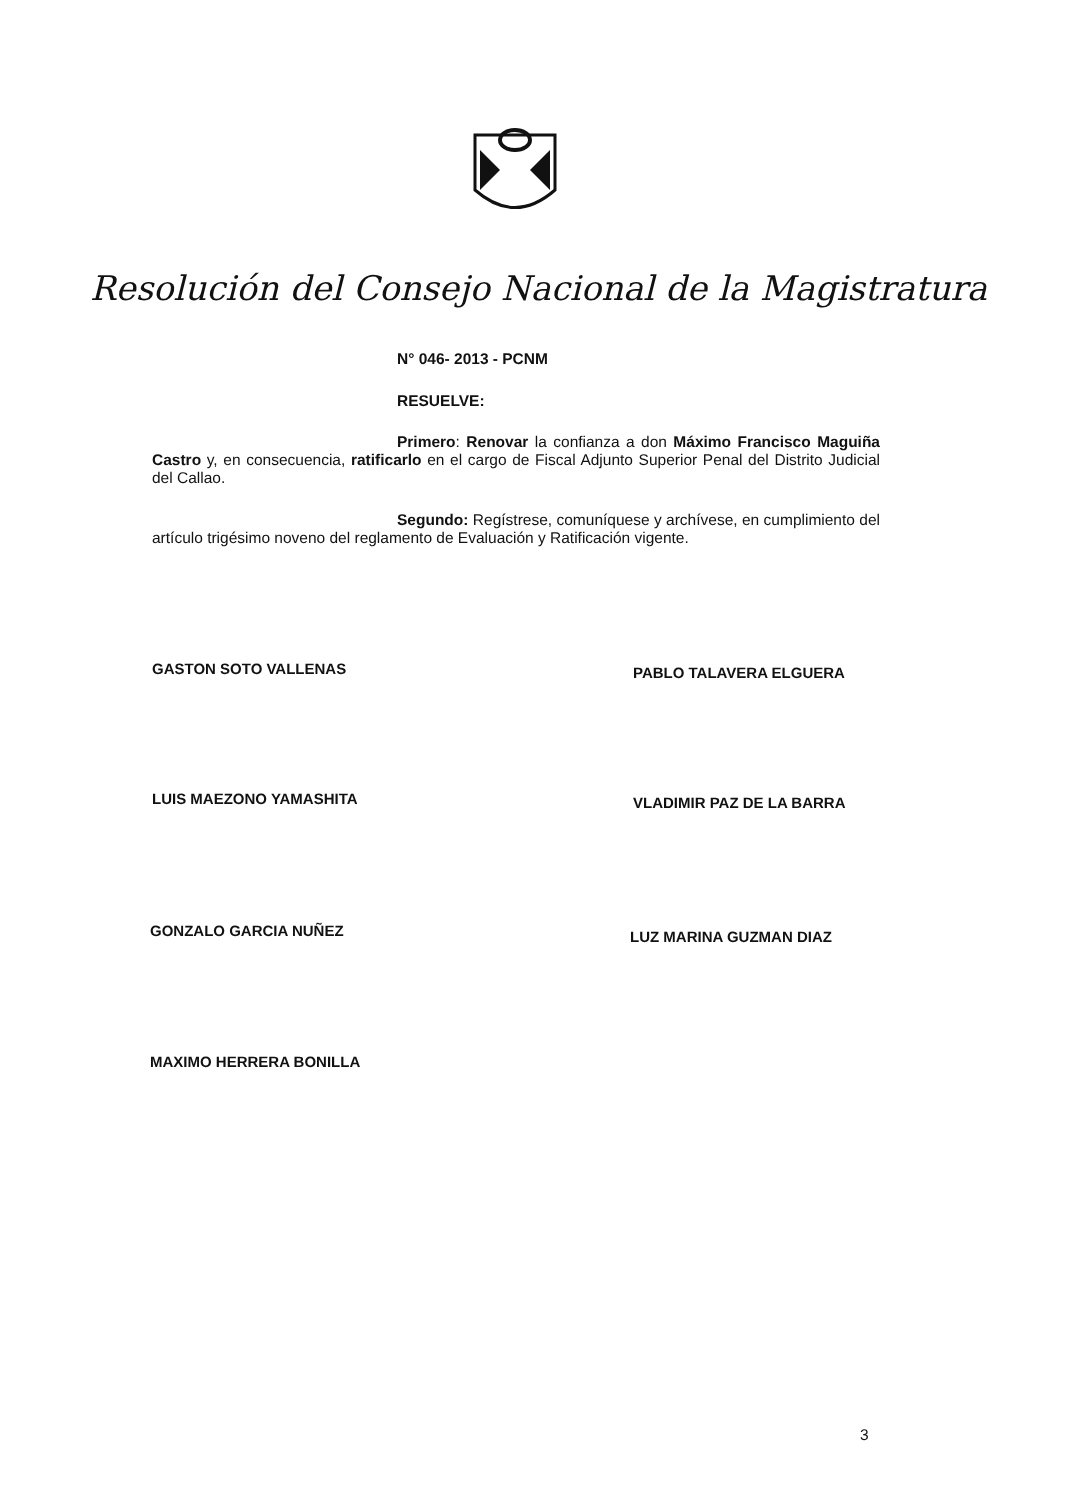Resolución del Consejo Nacional de la Magistratura
N° 046- 2013 - PCNM
RESUELVE:
Primero: Renovar la confianza a don Máximo Francisco Maguiña Castro y, en consecuencia, ratificarlo en el cargo de Fiscal Adjunto Superior Penal del Distrito Judicial del Callao.
Segundo: Regístrese, comuníquese y archívese, en cumplimiento del artículo trigésimo noveno del reglamento de Evaluación y Ratificación vigente.
GASTON SOTO VALLENAS PABLO TALAVERA ELGUERA
LUIS MAEZONO YAMASHITA VLADIMIR PAZ DE LA BARRA
GONZALO GARCIA NUÑEZ LUZ MARINA GUZMAN DIAZ
MAXIMO HERRERA BONILLA
3